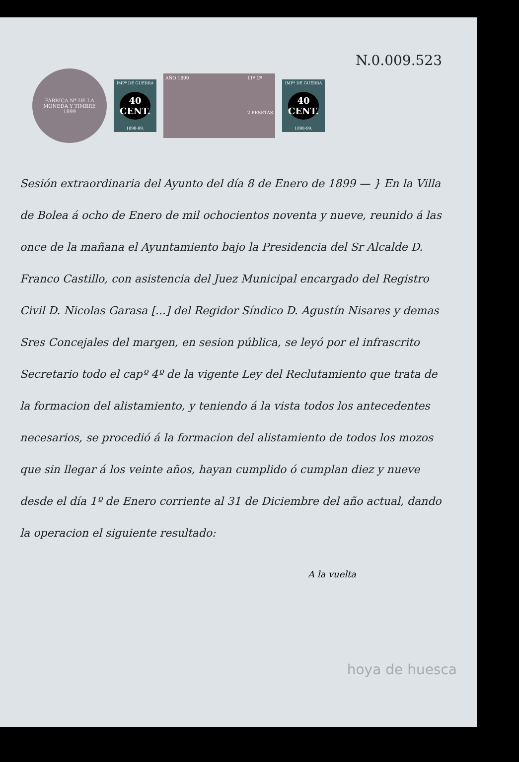N.0.009.523
FÁBRICA Nª DE LA MONEDA Y TIMBRE
1899
IMPº DE GUERRA
40
CENT.
1898-99.
AÑO 1899 11ª Cª
2 PESETAS
IMPº DE GUERRA
40
CENT.
1898-99.
Sesión extraordinaria del Ayunto del día 8 de Enero de 1899 — } En la Villa de Bolea á ocho de Enero de mil ochocientos noventa y nueve, reunido á las once de la mañana el Ayuntamiento bajo la Presidencia del Sr Alcalde D. Franco Castillo, con asistencia del Juez Municipal encargado del Registro Civil D. Nicolas Garasa [...] del Regidor Síndico D. Agustín Nisares y demas Sres Concejales del margen, en sesion pública, se leyó por el infrascrito Secretario todo el capº 4º de la vigente Ley del Reclutamiento que trata de la formacion del alistamiento, y teniendo á la vista todos los antecedentes necesarios, se procedió á la formacion del alistamiento de todos los mozos que sin llegar á los veinte años, hayan cumplido ó cumplan diez y nueve desde el día 1º de Enero corriente al 31 de Diciembre del año actual, dando la operacion el siguiente resultado:
A la vuelta
hoya de huesca